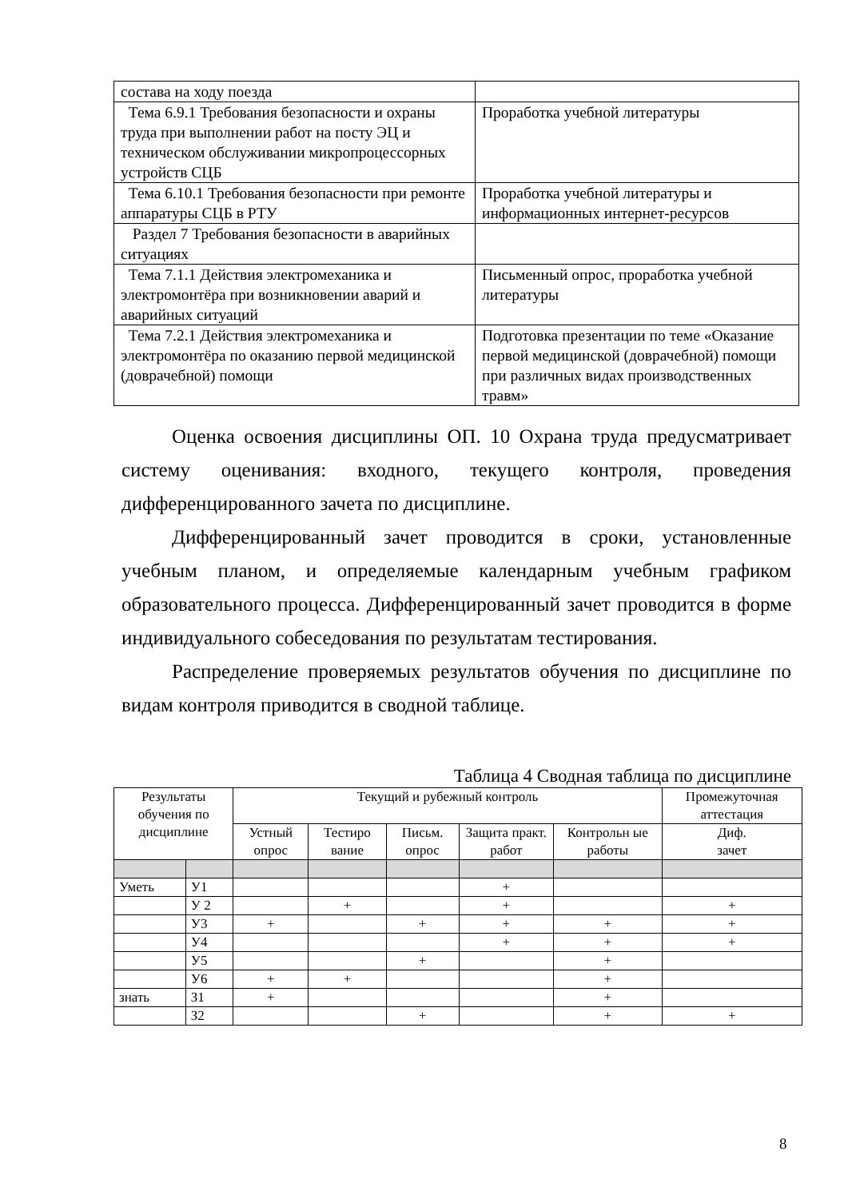| состава на ходу поезда | |
| Тема 6.9.1 Требования безопасности и охраны труда при выполнении работ на посту ЭЦ и техническом обслуживании микропроцессорных устройств СЦБ | Проработка учебной литературы |
| Тема 6.10.1 Требования безопасности при ремонте аппаратуры СЦБ в РТУ | Проработка учебной литературы и информационных интернет-ресурсов |
| Раздел 7 Требования безопасности в аварийных ситуациях | |
| Тема 7.1.1 Действия электромеханика и электромонтёра при возникновении аварий и аварийных ситуаций | Письменный опрос, проработка учебной литературы |
| Тема 7.2.1 Действия электромеханика и электромонтёра по оказанию первой медицинской (доврачебной) помощи | Подготовка презентации по теме «Оказание первой медицинской (доврачебной) помощи при различных видах производственных травм» |
Оценка освоения дисциплины ОП. 10 Охрана труда предусматривает систему оценивания: входного, текущего контроля, проведения дифференцированного зачета по дисциплине.
Дифференцированный зачет проводится в сроки, установленные учебным планом, и определяемые календарным учебным графиком образовательного процесса. Дифференцированный зачет проводится в форме индивидуального собеседования по результатам тестирования.
Распределение проверяемых результатов обучения по дисциплине по видам контроля приводится в сводной таблице.
Таблица 4 Сводная таблица по дисциплине
| Результаты обучения по дисциплине | | Текущий и рубежный контроль | | | | | Промежуточная аттестация |
| --- | --- | --- | --- | --- | --- | --- | --- |
| | | Устный опрос | Тестиро вание | Письм. опрос | Защита практ. работ | Контрольн ые работы | Диф. зачет |
| Уметь | У1 | | | | + | | |
| | У 2 | | + | | + | | + |
| | У3 | + | | + | + | + | + |
| | У4 | | | | + | + | + |
| | У5 | | | + | | + | |
| | У6 | + | + | | | + | |
| знать | З1 | + | | | | + | |
| | З2 | | | + | | + | + |
8